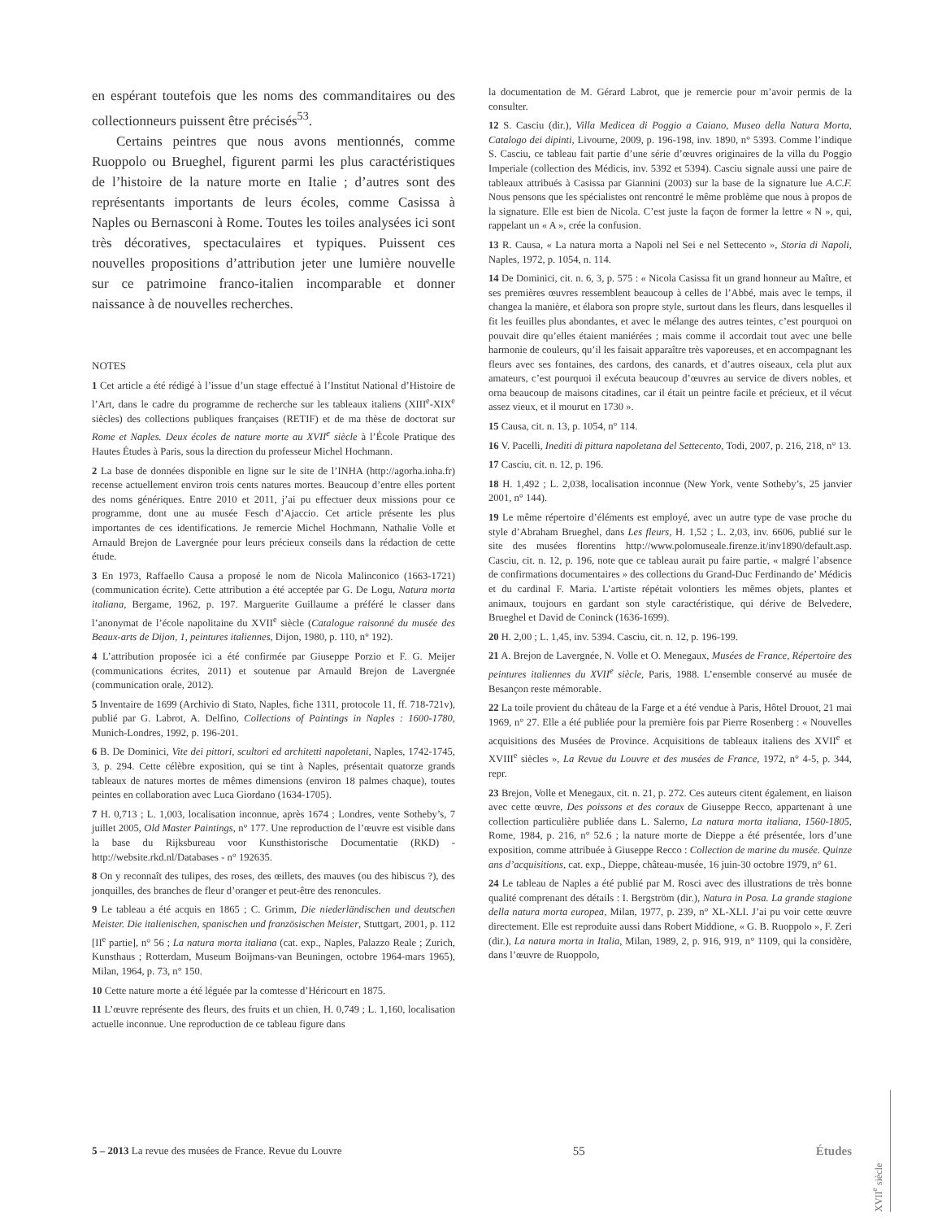en espérant toutefois que les noms des commanditaires ou des collectionneurs puissent être précisés<sup>53</sup>.
Certains peintres que nous avons mentionnés, comme Ruoppolo ou Brueghel, figurent parmi les plus caractéristiques de l’histoire de la nature morte en Italie ; d’autres sont des représentants importants de leurs écoles, comme Casissa à Naples ou Bernasconi à Rome. Toutes les toiles analysées ici sont très décoratives, spectaculaires et typiques. Puissent ces nouvelles propositions d’attribution jeter une lumière nouvelle sur ce patrimoine franco-italien incomparable et donner naissance à de nouvelles recherches.
NOTES
1 Cet article a été rédigé à l’issue d’un stage effectué à l’Institut National d’Histoire de l’Art, dans le cadre du programme de recherche sur les tableaux italiens (XIII<sup>e</sup>-XIX<sup>e</sup> siècles) des collections publiques françaises (RETIF) et de ma thèse de doctorat sur Rome et Naples. Deux écoles de nature morte au XVII<sup>e</sup> siècle à l’École Pratique des Hautes Études à Paris, sous la direction du professeur Michel Hochmann.
2 La base de données disponible en ligne sur le site de l’INHA (http://agorha.inha.fr) recense actuellement environ trois cents natures mortes. Beaucoup d’entre elles portent des noms génériques. Entre 2010 et 2011, j’ai pu effectuer deux missions pour ce programme, dont une au musée Fesch d’Ajaccio. Cet article présente les plus importantes de ces identifications. Je remercie Michel Hochmann, Nathalie Volle et Arnauld Brejon de Lavergnée pour leurs précieux conseils dans la rédaction de cette étude.
3 En 1973, Raffaello Causa a proposé le nom de Nicola Malinconico (1663-1721) (communication écrite). Cette attribution a été acceptée par G. De Logu, Natura morta italiana, Bergame, 1962, p. 197. Marguerite Guillaume a préféré le classer dans l’anonymat de l’école napolitaine du XVII<sup>e</sup> siècle (Catalogue raisonné du musée des Beaux-arts de Dijon, 1, peintures italiennes, Dijon, 1980, p. 110, n° 192).
4 L’attribution proposée ici a été confirmée par Giuseppe Porzio et F. G. Meijer (communications écrites, 2011) et soutenue par Arnauld Brejon de Lavergnée (communication orale, 2012).
5 Inventaire de 1699 (Archivio di Stato, Naples, fiche 1311, protocole 11, ff. 718-721v), publié par G. Labrot, A. Delfino, Collections of Paintings in Naples : 1600-1780, Munich-Londres, 1992, p. 196-201.
6 B. De Dominici, Vite dei pittori, scultori ed architetti napoletani, Naples, 1742-1745, 3, p. 294. Cette célèbre exposition, qui se tint à Naples, présentait quatorze grands tableaux de natures mortes de mêmes dimensions (environ 18 palmes chaque), toutes peintes en collaboration avec Luca Giordano (1634-1705).
7 H. 0,713 ; L. 1,003, localisation inconnue, après 1674 ; Londres, vente Sotheby’s, 7 juillet 2005, Old Master Paintings, n° 177. Une reproduction de l’œuvre est visible dans la base du Rijksbureau voor Kunsthistorische Documentatie (RKD) - http://website.rkd.nl/Databases - n° 192635.
8 On y reconnaît des tulipes, des roses, des œillets, des mauves (ou des hibiscus ?), des jonquilles, des branches de fleur d’oranger et peut-être des renoncules.
9 Le tableau a été acquis en 1865 ; C. Grimm, Die niederländischen und deutschen Meister. Die italienischen, spanischen und französischen Meister, Stuttgart, 2001, p. 112 [II<sup>e</sup> partie], n° 56 ; La natura morta italiana (cat. exp., Naples, Palazzo Reale ; Zurich, Kunsthaus ; Rotterdam, Museum Boijmans-van Beuningen, octobre 1964-mars 1965), Milan, 1964, p. 73, n° 150.
10 Cette nature morte a été léguée par la comtesse d’Héricourt en 1875.
11 L’œuvre représente des fleurs, des fruits et un chien, H. 0,749 ; L. 1,160, localisation actuelle inconnue. Une reproduction de ce tableau figure dans
la documentation de M. Gérard Labrot, que je remercie pour m’avoir permis de la consulter.
12 S. Casciu (dir.), Villa Medicea di Poggio a Caiano, Museo della Natura Morta, Catalogo dei dipinti, Livourne, 2009, p. 196-198, inv. 1890, n° 5393. Comme l’indique S. Casciu, ce tableau fait partie d’une série d’œuvres originaires de la villa du Poggio Imperiale (collection des Médicis, inv. 5392 et 5394). Casciu signale aussi une paire de tableaux attribués à Casissa par Giannini (2003) sur la base de la signature lue A.C.F. Nous pensons que les spécialistes ont rencontré le même problème que nous à propos de la signature. Elle est bien de Nicola. C’est juste la façon de former la lettre « N », qui, rappelant un « A », crée la confusion.
13 R. Causa, « La natura morta a Napoli nel Sei e nel Settecento », Storia di Napoli, Naples, 1972, p. 1054, n. 114.
14 De Dominici, cit. n. 6, 3, p. 575 : « Nicola Casissa fit un grand honneur au Maître, et ses premières œuvres ressemblent beaucoup à celles de l’Abbé, mais avec le temps, il changea la manière, et élabora son propre style, surtout dans les fleurs, dans lesquelles il fit les feuilles plus abondantes, et avec le mélange des autres teintes, c’est pourquoi on pouvait dire qu’elles étaient maniérées ; mais comme il accordait tout avec une belle harmonie de couleurs, qu’il les faisait apparaître très vaporeuses, et en accompagnant les fleurs avec ses fontaines, des cardons, des canards, et d’autres oiseaux, cela plut aux amateurs, c’est pourquoi il exécuta beaucoup d’œuvres au service de divers nobles, et orna beaucoup de maisons citadines, car il était un peintre facile et précieux, et il vécut assez vieux, et il mourut en 1730 ».
15 Causa, cit. n. 13, p. 1054, n° 114.
16 V. Pacelli, Inediti di pittura napoletana del Settecento, Todi, 2007, p. 216, 218, n° 13.
17 Casciu, cit. n. 12, p. 196.
18 H. 1,492 ; L. 2,038, localisation inconnue (New York, vente Sotheby’s, 25 janvier 2001, n° 144).
19 Le même répertoire d’éléments est employé, avec un autre type de vase proche du style d’Abraham Brueghel, dans Les fleurs, H. 1,52 ; L. 2,03, inv. 6606, publié sur le site des musées florentins http://www.polomuseale.firenze.it/inv1890/default.asp. Casciu, cit. n. 12, p. 196, note que ce tableau aurait pu faire partie, « malgré l’absence de confirmations documentaires » des collections du Grand-Duc Ferdinando de’ Médicis et du cardinal F. Maria. L’artiste répétait volontiers les mêmes objets, plantes et animaux, toujours en gardant son style caractéristique, qui dérive de Belvedere, Brueghel et David de Coninck (1636-1699).
20 H. 2,00 ; L. 1,45, inv. 5394. Casciu, cit. n. 12, p. 196-199.
21 A. Brejon de Lavergnée, N. Volle et O. Menegaux, Musées de France, Répertoire des peintures italiennes du XVII<sup>e</sup> siècle, Paris, 1988. L’ensemble conservé au musée de Besançon reste mémorable.
22 La toile provient du château de la Farge et a été vendue à Paris, Hôtel Drouot, 21 mai 1969, n° 27. Elle a été publiée pour la première fois par Pierre Rosenberg : « Nouvelles acquisitions des Musées de Province. Acquisitions de tableaux italiens des XVII<sup>e</sup> et XVIII<sup>e</sup> siècles », La Revue du Louvre et des musées de France, 1972, n° 4-5, p. 344, repr.
23 Brejon, Volle et Menegaux, cit. n. 21, p. 272. Ces auteurs citent également, en liaison avec cette œuvre, Des poissons et des coraux de Giuseppe Recco, appartenant à une collection particulière publiée dans L. Salerno, La natura morta italiana, 1560-1805, Rome, 1984, p. 216, n° 52.6 ; la nature morte de Dieppe a été présentée, lors d’une exposition, comme attribuée à Giuseppe Recco : Collection de marine du musée. Quinze ans d’acquisitions, cat. exp., Dieppe, château-musée, 16 juin-30 octobre 1979, n° 61.
24 Le tableau de Naples a été publié par M. Rosci avec des illustrations de très bonne qualité comprenant des détails : I. Bergström (dir.), Natura in Posa. La grande stagione della natura morta europea, Milan, 1977, p. 239, n° XL-XLI. J’ai pu voir cette œuvre directement. Elle est reproduite aussi dans Robert Middione, « G. B. Ruoppolo », F. Zeri (dir.), La natura morta in Italia, Milan, 1989, 2, p. 916, 919, n° 1109, qui la considère, dans l’œuvre de Ruoppolo,
5 – 2013 La revue des musées de France. Revue du Louvre 55 Études
XVII<sup>e</sup> siècle